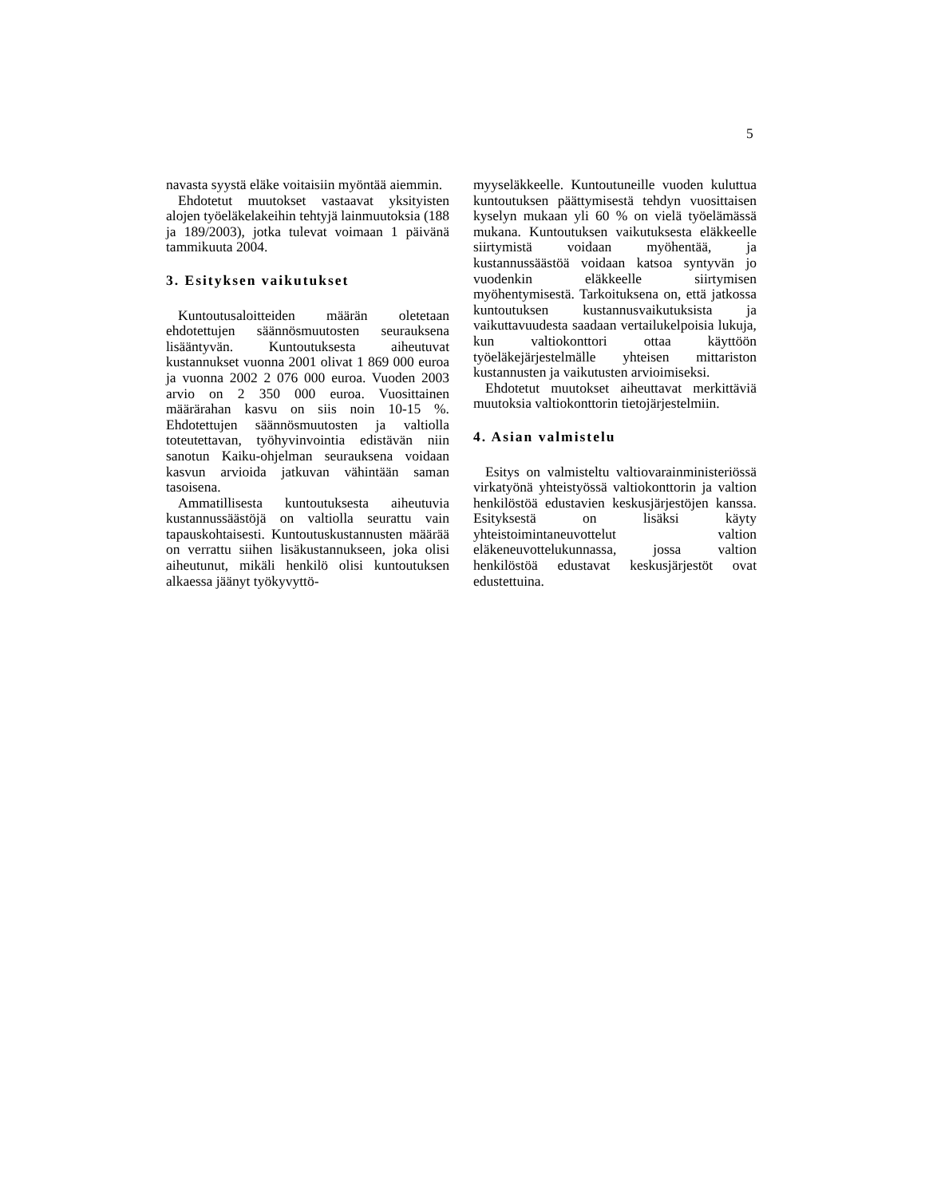5
navasta syystä eläke voitaisiin myöntää aiemmin.
Ehdotetut muutokset vastaavat yksityisten alojen työeläkelakeihin tehtyjä lainmuutoksia (188 ja 189/2003), jotka tulevat voimaan 1 päivänä tammikuuta 2004.
3. Esityksen vaikutukset
Kuntoutusaloitteiden määrän oletetaan ehdotettujen säännösmuutosten seurauksena lisääntyvän. Kuntoutuksesta aiheutuvat kustannukset vuonna 2001 olivat 1 869 000 euroa ja vuonna 2002 2 076 000 euroa. Vuoden 2003 arvio on 2 350 000 euroa. Vuosittainen määrärahan kasvu on siis noin 10-15 %. Ehdotettujen säännösmuutosten ja valtiolla toteutettavan, työhyvinvointia edistävän niin sanotun Kaiku-ohjelman seurauksena voidaan kasvun arvioida jatkuvan vähintään saman tasoisena.
Ammatillisesta kuntoutuksesta aiheutuvia kustannussäästöjä on valtiolla seurattu vain tapauskohtaisesti. Kuntoutuskustannusten määrää on verrattu siihen lisäkustannukseen, joka olisi aiheutunut, mikäli henkilö olisi kuntoutuksen alkaessa jäänyt työkyvyttö-
myyseläkkeelle. Kuntoutuneille vuoden kuluttua kuntoutuksen päättymisestä tehdyn vuosittaisen kyselyn mukaan yli 60 % on vielä työelämässä mukana. Kuntoutuksen vaikutuksesta eläkkeelle siirtymistä voidaan myöhentää, ja kustannussäästöä voidaan katsoa syntyvän jo vuodenkin eläkkeelle siirtymisen myöhentymisestä. Tarkoituksena on, että jatkossa kuntoutuksen kustannusvaikutuksista ja vaikuttavuudesta saadaan vertailukelpoisia lukuja, kun valtiokonttori ottaa käyttöön työeläkejärjestelmälle yhteisen mittariston kustannusten ja vaikutusten arvioimiseksi.
Ehdotetut muutokset aiheuttavat merkittäviä muutoksia valtiokonttorin tietojärjestelmiin.
4. Asian valmistelu
Esitys on valmisteltu valtiovarainministeriössä virkatyönä yhteistyössä valtiokonttorin ja valtion henkilöstöä edustavien keskusjärjestöjen kanssa. Esityksestä on lisäksi käyty yhteistoimintaneuvottelut valtion eläkeneuvottelukunnassa, jossa valtion henkilöstöä edustavat keskusjärjestöt ovat edustettuina.